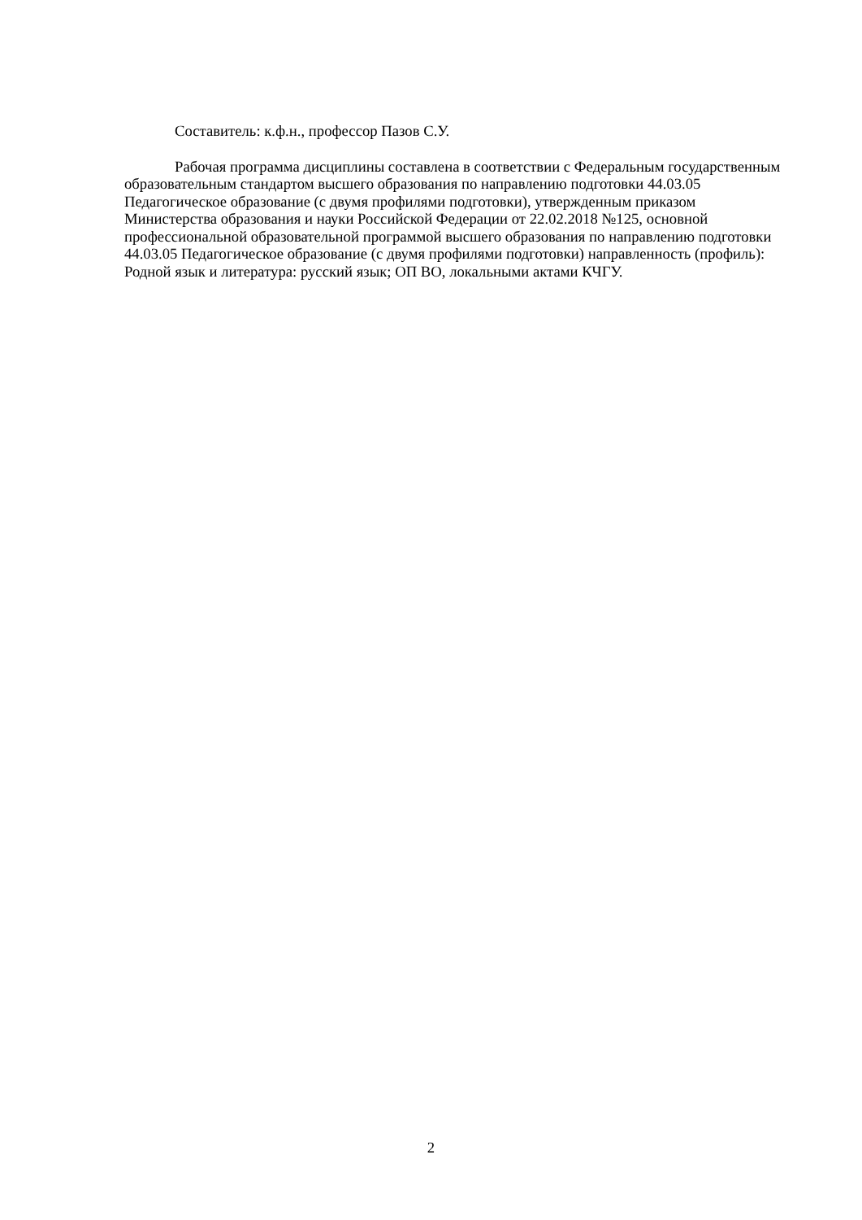Составитель: к.ф.н., профессор Пазов С.У.
Рабочая программа дисциплины составлена в соответствии с Федеральным государственным образовательным стандартом высшего образования по направлению подготовки 44.03.05 Педагогическое образование (с двумя профилями подготовки), утвержденным приказом Министерства образования и науки Российской Федерации от 22.02.2018 №125, основной профессиональной образовательной программой высшего образования по направлению подготовки 44.03.05 Педагогическое образование (с двумя профилями подготовки) направленность (профиль): Родной язык и литература: русский язык; ОП ВО, локальными актами КЧГУ.
2